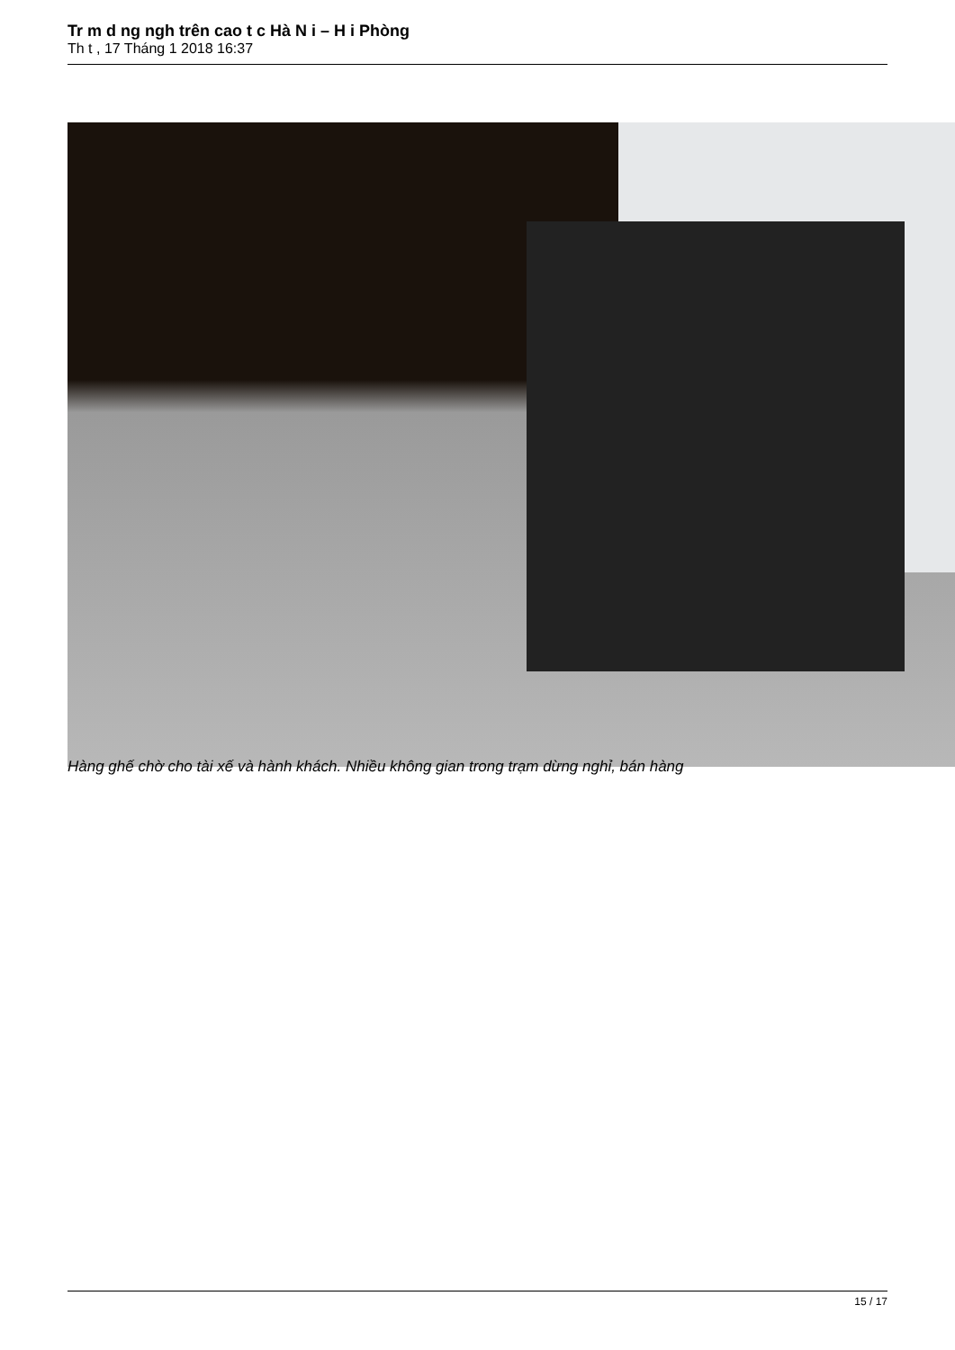Tr m d ng ngh trên cao t c Hà N i – H i Phòng
Th t , 17 Tháng 1 2018 16:37
Hàng ghế chờ cho tài xế và hành khách. Nhiều không gian trong trạm dừng nghỉ, bán hàng
15 / 17